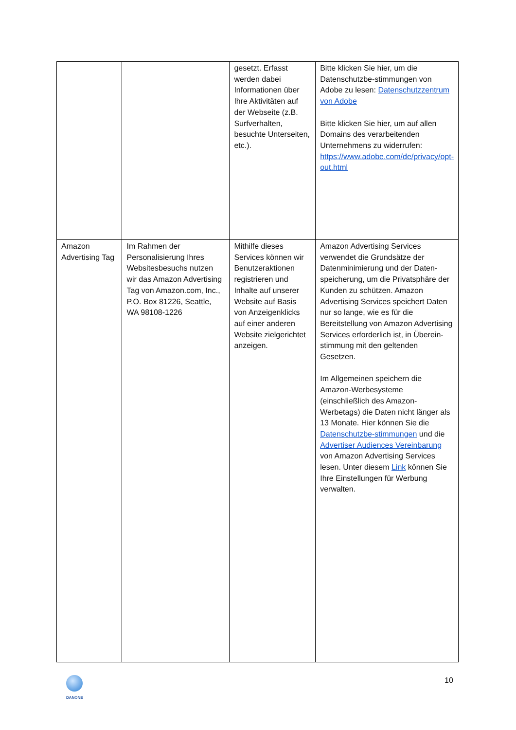| | | gesetzt. Erfasst werden dabei Informationen über Ihre Aktivitäten auf der Webseite (z.B. Surfverhalten, besuchte Unterseiten, etc.). | Bitte klicken Sie hier, um die Datenschutzbe-stimmungen von Adobe zu lesen: Datenschutzzentrum von Adobe Bitte klicken Sie hier, um auf allen Domains des verarbeitenden Unternehmens zu widerrufen: https://www.adobe.com/de/privacy/opt-out.html |
| Amazon Advertising Tag | Im Rahmen der Personalisierung Ihres Websitesbesuchs nutzen wir das Amazon Advertising Tag von Amazon.com, Inc., P.O. Box 81226, Seattle, WA 98108-1226 | Mithilfe dieses Services können wir Benutzeraktionen registrieren und Inhalte auf unserer Website auf Basis von Anzeigenklicks auf einer anderen Website zielgerichtet anzeigen. | Amazon Advertising Services verwendet die Grundsätze der Datenminimierung und der Daten-speicherung, um die Privatsphäre der Kunden zu schützen. Amazon Advertising Services speichert Daten nur so lange, wie es für die Bereitstellung von Amazon Advertising Services erforderlich ist, in Überein-stimmung mit den geltenden Gesetzen. Im Allgemeinen speichern die Amazon-Werbesysteme (einschließlich des Amazon-Werbetags) die Daten nicht länger als 13 Monate. Hier können Sie die Datenschutzbe-stimmungen und die Advertiser Audiences Vereinbarung von Amazon Advertising Services lesen. Unter diesem Link können Sie Ihre Einstellungen für Werbung verwalten. |
DANONE
10